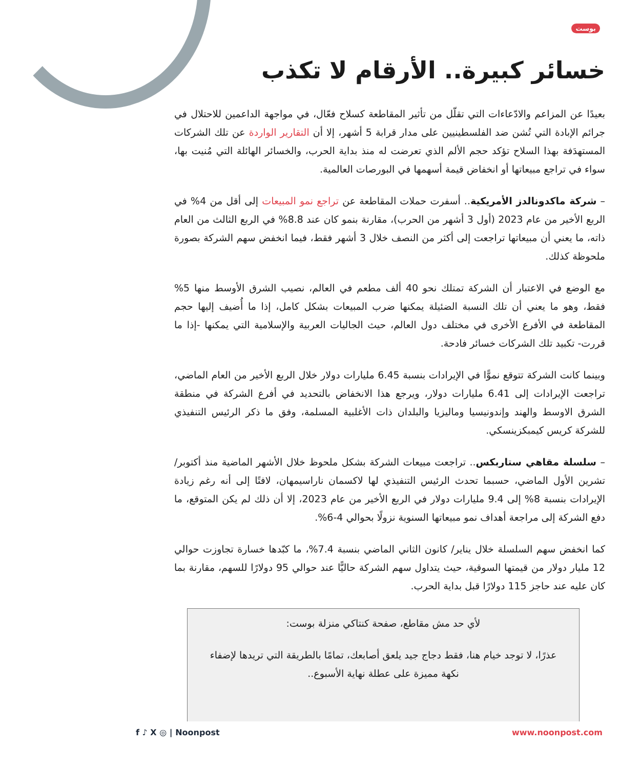بوست
خسائر كبيرة.. الأرقام لا تكذب
بعيدًا عن المزاعم والادّعاءات التي تقلّل من تأثير المقاطعة كسلاح فعّال، في مواجهة الداعمين للاحتلال في جرائم الإبادة التي تُشن ضد الفلسطينيين على مدار قرابة 5 أشهر، إلا أن التقارير الواردة عن تلك الشركات المستهدَفة بهذا السلاح تؤكد حجم الألم الذي تعرضت له منذ بداية الحرب، والخسائر الهائلة التي مُنيت بها، سواء في تراجع مبيعاتها أو انخفاض قيمة أسهمها في البورصات العالمية.
– شركة ماكدونالدز الأمريكية.. أسفرت حملات المقاطعة عن تراجع نمو المبيعات إلى أقل من 4% في الربع الأخير من عام 2023 (أول 3 أشهر من الحرب)، مقارنة بنمو كان عند 8.8% في الربع الثالث من العام ذاته، ما يعني أن مبيعاتها تراجعت إلى أكثر من النصف خلال 3 أشهر فقط، فيما انخفض سهم الشركة بصورة ملحوظة كذلك.
مع الوضع في الاعتبار أن الشركة تمتلك نحو 40 ألف مطعم في العالم، نصيب الشرق الأوسط منها 5% فقط، وهو ما يعني أن تلك النسبة الضئيلة يمكنها ضرب المبيعات بشكل كامل، إذا ما أُضيف إليها حجم المقاطعة في الأفرع الأخرى في مختلف دول العالم، حيث الجاليات العربية والإسلامية التي يمكنها -إذا ما قررت- تكبيد تلك الشركات خسائر فادحة.
وبينما كانت الشركة تتوقع نموًّا في الإيرادات بنسبة 6.45 مليارات دولار خلال الربع الأخير من العام الماضي، تراجعت الإيرادات إلى 6.41 مليارات دولار، ويرجع هذا الانخفاض بالتحديد في أفرع الشركة في منطقة الشرق الاوسط والهند وإندونيسيا وماليزيا والبلدان ذات الأغلبية المسلمة، وفق ما ذكر الرئيس التنفيذي للشركة كريس كيمبكزينسكي.
– سلسلة مقاهي ستاربكس.. تراجعت مبيعات الشركة بشكل ملحوظ خلال الأشهر الماضية منذ أكتوبر/ تشرين الأول الماضي، حسبما تحدث الرئيس التنفيذي لها لاكسمان ناراسيمهان، لافتًا إلى أنه رغم زيادة الإيرادات بنسبة 8% إلى 9.4 مليارات دولار في الربع الأخير من عام 2023، إلا أن ذلك لم يكن المتوقع، ما دفع الشركة إلى مراجعة أهداف نمو مبيعاتها السنوية نزولًا بحوالي 4-6%.
كما انخفض سهم السلسلة خلال يناير/ كانون الثاني الماضي بنسبة 7.4%، ما كبّدها خسارة تجاوزت حوالي 12 مليار دولار من قيمتها السوقية، حيث يتداول سهم الشركة حاليًّا عند حوالي 95 دولارًا للسهم، مقارنة بما كان عليه عند حاجز 115 دولارًا قبل بداية الحرب.
لأي حد مش مقاطع، صفحة كنتاكي منزلة بوست:
عذرًا، لا توجد خيام هنا، فقط دجاج جيد يلعق أصابعك، تمامًا بالطريقة التي تريدها لإضفاء نكهة مميزة على عطلة نهاية الأسبوع..
www.noonpost.com f ♪ X ◎ | Noonpost